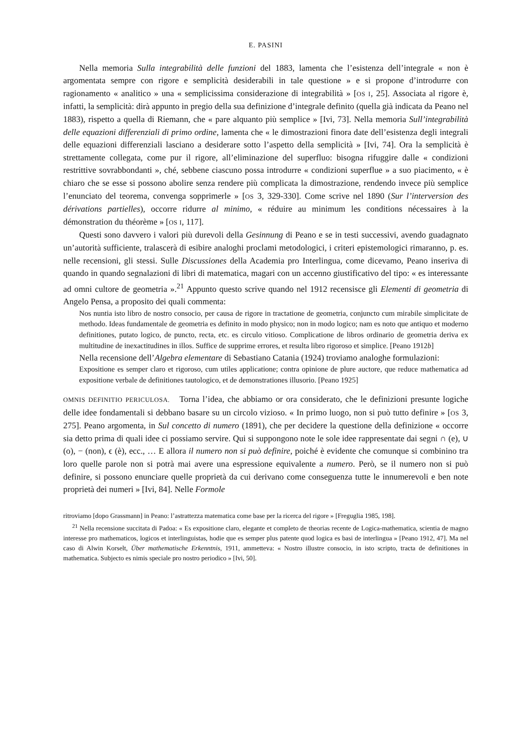E. PASINI
Nella memoria Sulla integrabilità delle funzioni del 1883, lamenta che l’esistenza dell’integrale « non è argomentata sempre con rigore e semplicità desiderabili in tale questione » e si propone d’introdurre con ragionamento « analitico » una « semplicissima considerazione di integrabilità » [OS I, 25]. Associata al rigore è, infatti, la semplicità: dirà appunto in pregio della sua definizione d’integrale definito (quella già indicata da Peano nel 1883), rispetto a quella di Riemann, che « pare alquanto più semplice » [Ivi, 73]. Nella memoria Sull’integrabilità delle equazioni differenziali di primo ordine, lamenta che « le dimostrazioni finora date dell’esistenza degli integrali delle equazioni differenziali lasciano a desiderare sotto l’aspetto della semplicità » [Ivi, 74]. Ora la semplicità è strettamente collegata, come pur il rigore, all’eliminazione del superfluo: bisogna rifuggire dalle « condizioni restrittive sovrabbondanti », ché, sebbene ciascuno possa introdurre « condizioni superflue » a suo piacimento, « è chiaro che se esse si possono abolire senza rendere più complicata la dimostrazione, rendendo invece più semplice l’enunciato del teorema, convenga sopprimerle » [OS 3, 329-330]. Come scrive nel 1890 (Sur l’interversion des dérivations partielles), occorre ridurre al minimo, « réduire au minimum les conditions nécessaires à la démonstration du théorème » [OS I, 117].
Questi sono davvero i valori più durevoli della Gesinnung di Peano e se in testi successivi, avendo guadagnato un’autorità sufficiente, tralascerà di esibire analoghi proclami metodologici, i criteri epistemologici rimaranno, p. es. nelle recensioni, gli stessi. Sulle Discussiones della Academia pro Interlingua, come dicevamo, Peano inseriva di quando in quando segnalazioni di libri di matematica, magari con un accenno giustificativo del tipo: « es interessante ad omni cultore de geometria ».<sup>21</sup> Appunto questo scrive quando nel 1912 recensisce gli Elementi di geometria di Angelo Pensa, a proposito dei quali commenta:
Nos nuntia isto libro de nostro consocio, per causa de rigore in tractatione de geometria, conjuncto cum mirabile simplicitate de methodo. Ideas fundamentale de geometria es definito in modo physico; non in modo logico; nam es noto que antiquo et moderno definitiones, putato logico, de puncto, recta, etc. es circulo vitioso. Complicatione de libros ordinario de geometria deriva ex multitudine de inexactitudines in illos. Suffice de supprime errores, et resulta libro rigoroso et simplice. [Peano 1912b]
Nella recensione dell’Algebra elementare di Sebastiano Catania (1924) troviamo analoghe formulazioni:
Expositione es semper claro et rigoroso, cum utiles applicatione; contra opinione de plure auctore, que reduce mathematica ad expositione verbale de definitiones tautologico, et de demonstrationes illusorio. [Peano 1925]
OMNIS DEFINITIO PERICULOSA. Torna l’idea, che abbiamo or ora considerato, che le definizioni presunte logiche delle idee fondamentali si debbano basare su un circolo vizioso. « In primo luogo, non si può tutto definire » [OS 3, 275]. Peano argomenta, in Sul concetto di numero (1891), che per decidere la questione della definizione « occorre sia detto prima di quali idee ci possiamo servire. Qui si suppongono note le sole idee rappresentate dai segni ∩ (e), ∪ (o), − (non), ϵ (è), ecc., … E allora il numero non si può definire, poiché è evidente che comunque si combinino tra loro quelle parole non si potrà mai avere una espressione equivalente a numero. Però, se il numero non si può definire, si possono enunciare quelle proprietà da cui derivano come conseguenza tutte le innumerevoli e ben note proprietà dei numeri » [Ivi, 84]. Nelle Formole
ritroviamo [dopo Grassmann] in Peano: l’astrattezza matematica come base per la ricerca del rigore » [Freguglia 1985, 198].
<sup>21</sup> Nella recensione succitata di Padoa: « Es expositione claro, elegante et completo de theorias recente de Logica-mathematica, scientia de magno interesse pro mathematicos, logicos et interlinguistas, hodie que es semper plus patente quod logica es basi de interlingua » [Peano 1912, 47]. Ma nel caso di Alwin Korselt, Über mathematische Erkenntnis, 1911, ammetteva: « Nostro illustre consocio, in isto scripto, tracta de definitiones in mathematica. Subjecto es nimis speciale pro nostro periodico » [Ivi, 50].